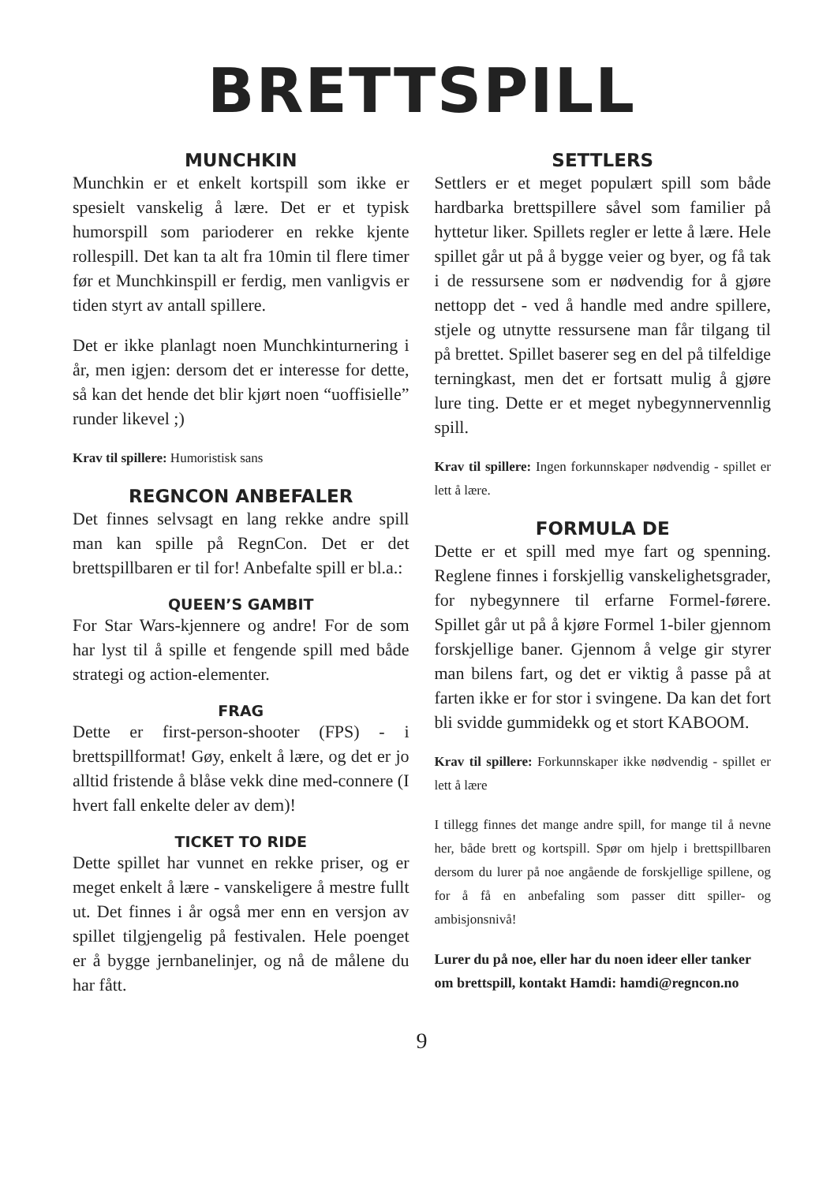BRETTSPILL
MUNCHKIN
Munchkin er et enkelt kortspill som ikke er spesielt vanskelig å lære. Det er et typisk humorspill som parioderer en rekke kjente rollespill. Det kan ta alt fra 10min til flere timer før et Munchkinspill er ferdig, men vanligvis er tiden styrt av antall spillere.
Det er ikke planlagt noen Munchkinturnering i år, men igjen: dersom det er interesse for dette, så kan det hende det blir kjørt noen “uoffisielle” runder likevel ;)
Krav til spillere: Humoristisk sans
REGNCON ANBEFALER
Det finnes selvsagt en lang rekke andre spill man kan spille på RegnCon. Det er det brettspillbaren er til for! Anbefalte spill er bl.a.:
QUEEN’S GAMBIT
For Star Wars-kjennere og andre! For de som har lyst til å spille et fengende spill med både strategi og action-elementer.
FRAG
Dette er first-person-shooter (FPS) - i brettspillformat! Gøy, enkelt å lære, og det er jo alltid fristende å blåse vekk dine med-connere (I hvert fall enkelte deler av dem)!
TICKET TO RIDE
Dette spillet har vunnet en rekke priser, og er meget enkelt å lære - vanskeligere å mestre fullt ut. Det finnes i år også mer enn en versjon av spillet tilgjengelig på festivalen. Hele poenget er å bygge jernbanelinjer, og nå de målene du har fått.
SETTLERS
Settlers er et meget populært spill som både hardbarka brettspillere såvel som familier på hyttetur liker. Spillets regler er lette å lære. Hele spillet går ut på å bygge veier og byer, og få tak i de ressursene som er nødvendig for å gjøre nettopp det - ved å handle med andre spillere, stjele og utnytte ressursene man får tilgang til på brettet. Spillet baserer seg en del på tilfeldige terningkast, men det er fortsatt mulig å gjøre lure ting. Dette er et meget nybegynnervennlig spill.
Krav til spillere: Ingen forkunnskaper nødvendig - spillet er lett å lære.
FORMULA DE
Dette er et spill med mye fart og spenning. Reglene finnes i forskjellig vanskelighetsgrader, for nybegynnere til erfarne Formel-førere. Spillet går ut på å kjøre Formel 1-biler gjennom forskjellige baner. Gjennom å velge gir styrer man bilens fart, og det er viktig å passe på at farten ikke er for stor i svingene. Da kan det fort bli svidde gummidekk og et stort KABOOM.
Krav til spillere: Forkunnskaper ikke nødvendig - spillet er lett å lære
I tillegg finnes det mange andre spill, for mange til å nevne her, både brett og kortspill. Spør om hjelp i brettspillbaren dersom du lurer på noe angående de forskjellige spillene, og for å få en anbefaling som passer ditt spiller- og ambisjonsnivå!
Lurer du på noe, eller har du noen ideer eller tanker om brettspill, kontakt Hamdi: hamdi@regncon.no
9